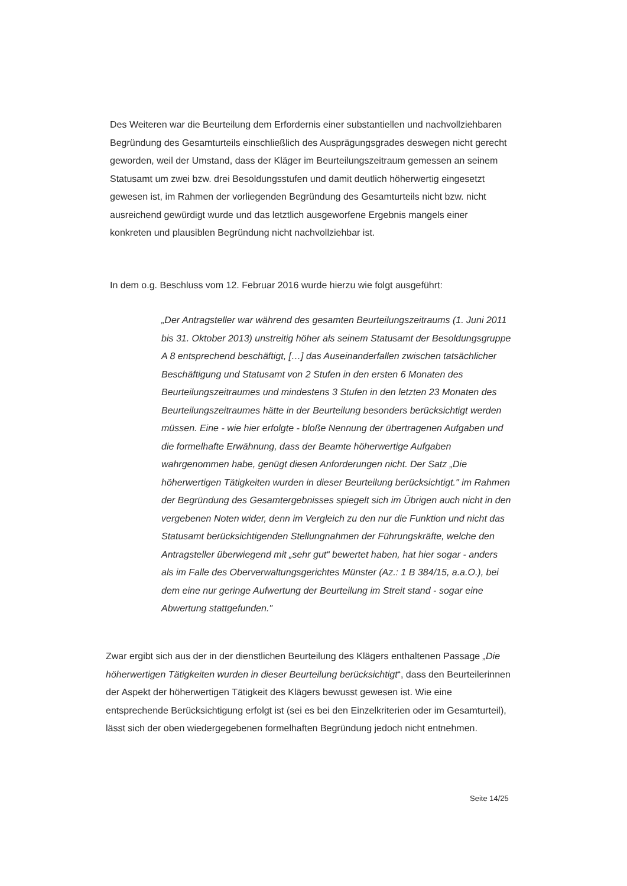Des Weiteren war die Beurteilung dem Erfordernis einer substantiellen und nachvollziehbaren Begründung des Gesamturteils einschließlich des Ausprägungsgrades deswegen nicht gerecht geworden, weil der Umstand, dass der Kläger im Beurteilungszeitraum gemessen an seinem Statusamt um zwei bzw. drei Besoldungsstufen und damit deutlich höherwertig eingesetzt gewesen ist, im Rahmen der vorliegenden Begründung des Gesamturteils nicht bzw. nicht ausreichend gewürdigt wurde und das letztlich ausgeworfene Ergebnis mangels einer konkreten und plausiblen Begründung nicht nachvollziehbar ist.
In dem o.g. Beschluss vom 12. Februar 2016 wurde hierzu wie folgt ausgeführt:
„Der Antragsteller war während des gesamten Beurteilungszeitraums (1. Juni 2011 bis 31. Oktober 2013) unstreitig höher als seinem Statusamt der Besoldungsgruppe A 8 entsprechend beschäftigt, […] das Auseinanderfallen zwischen tatsächlicher Beschäftigung und Statusamt von 2 Stufen in den ersten 6 Monaten des Beurteilungszeitraumes und mindestens 3 Stufen in den letzten 23 Monaten des Beurteilungszeitraumes hätte in der Beurteilung besonders berücksichtigt werden müssen. Eine - wie hier erfolgte - bloße Nennung der übertragenen Aufgaben und die formelhafte Erwähnung, dass der Beamte höherwertige Aufgaben wahrgenommen habe, genügt diesen Anforderungen nicht. Der Satz „Die höherwertigen Tätigkeiten wurden in dieser Beurteilung berücksichtigt." im Rahmen der Begründung des Gesamtergebnisses spiegelt sich im Übrigen auch nicht in den vergebenen Noten wider, denn im Vergleich zu den nur die Funktion und nicht das Statusamt berücksichtigenden Stellungnahmen der Führungskräfte, welche den Antragsteller überwiegend mit „sehr gut“ bewertet haben, hat hier sogar - anders als im Falle des Oberverwaltungsgerichtes Münster (Az.: 1 B 384/15, a.a.O.), bei dem eine nur geringe Aufwertung der Beurteilung im Streit stand - sogar eine Abwertung stattgefunden."
Zwar ergibt sich aus der in der dienstlichen Beurteilung des Klägers enthaltenen Passage „Die höherwertigen Tätigkeiten wurden in dieser Beurteilung berücksichtigt“, dass den Beurteilerinnen der Aspekt der höherwertigen Tätigkeit des Klägers bewusst gewesen ist. Wie eine entsprechende Berücksichtigung erfolgt ist (sei es bei den Einzelkriterien oder im Gesamturteil), lässt sich der oben wiedergegebenen formelhaften Begründung jedoch nicht entnehmen.
Seite 14/25